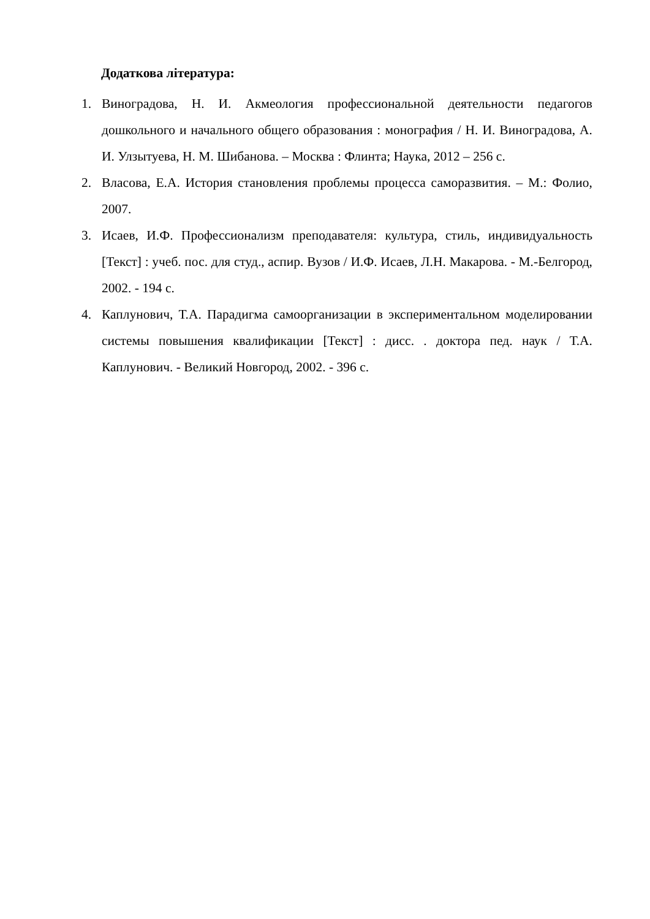Додаткова література:
1. Виноградова, Н. И. Акмеология профессиональной деятельности педагогов дошкольного и начального общего образования : монография / Н. И. Виноградова, А. И. Улзытуева, Н. М. Шибанова. – Москва : Флинта; Наука, 2012 – 256 с.
2. Власова, Е.А. История становления проблемы процесса саморазвития. – М.: Фолио, 2007.
3. Исаев, И.Ф. Профессионализм преподавателя: культура, стиль, индивидуальность [Текст] : учеб. пос. для студ., аспир. Вузов / И.Ф. Исаев, Л.Н. Макарова. - М.-Белгород, 2002. - 194 с.
4. Каплунович, Т.А. Парадигма самоорганизации в экспериментальном моделировании системы повышения квалификации [Текст] : дисс. . доктора пед. наук / Т.А. Каплунович. - Великий Новгород, 2002. - 396 с.